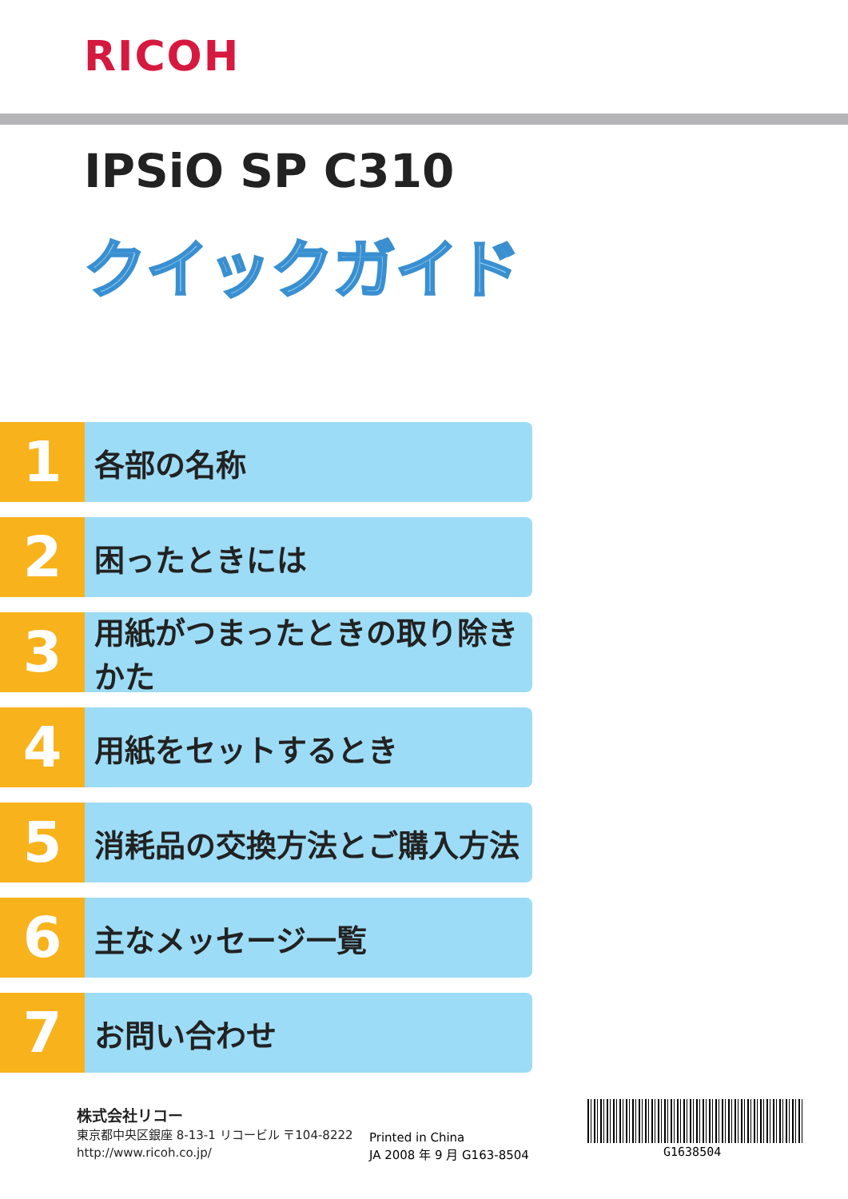RICOH
IPSiO SP C310
クイックガイド
1
各部の名称
2
困ったときには
3
用紙がつまったときの取り除きかた
4
用紙をセットするとき
5
消耗品の交換方法とご購入方法
6
主なメッセージ一覧
7
お問い合わせ
株式会社リコー
東京都中央区銀座 8-13-1 リコービル 〒104-8222
http://www.ricoh.co.jp/
Printed in China
JA 2008 年 9 月 G163-8504
G1638504